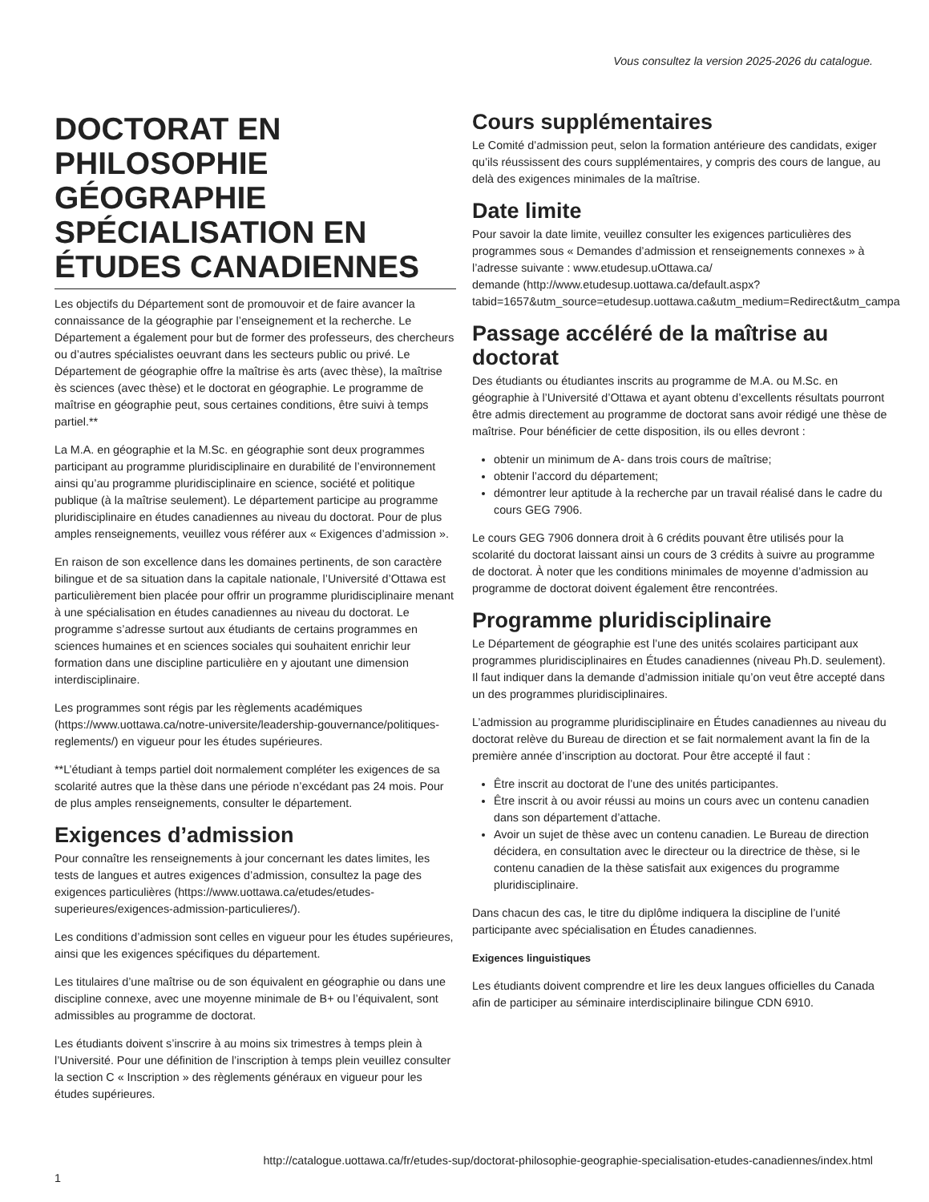Vous consultez la version 2025-2026 du catalogue.
DOCTORAT EN PHILOSOPHIE GÉOGRAPHIE SPÉCIALISATION EN ÉTUDES CANADIENNES
Les objectifs du Département sont de promouvoir et de faire avancer la connaissance de la géographie par l’enseignement et la recherche. Le Département a également pour but de former des professeurs, des chercheurs ou d’autres spécialistes oeuvrant dans les secteurs public ou privé. Le Département de géographie offre la maîtrise ès arts (avec thèse), la maîtrise ès sciences (avec thèse) et le doctorat en géographie. Le programme de maîtrise en géographie peut, sous certaines conditions, être suivi à temps partiel.**
La M.A. en géographie et la M.Sc. en géographie sont deux programmes participant au programme pluridisciplinaire en durabilité de l’environnement ainsi qu’au programme pluridisciplinaire en science, société et politique publique (à la maîtrise seulement). Le département participe au programme pluridisciplinaire en études canadiennes au niveau du doctorat. Pour de plus amples renseignements, veuillez vous référer aux « Exigences d’admission ».
En raison de son excellence dans les domaines pertinents, de son caractère bilingue et de sa situation dans la capitale nationale, l’Université d’Ottawa est particulièrement bien placée pour offrir un programme pluridisciplinaire menant à une spécialisation en études canadiennes au niveau du doctorat. Le programme s’adresse surtout aux étudiants de certains programmes en sciences humaines et en sciences sociales qui souhaitent enrichir leur formation dans une discipline particulière en y ajoutant une dimension interdisciplinaire.
Les programmes sont régis par les règlements académiques (https://www.uottawa.ca/notre-universite/leadership-gouvernance/politiques-reglements/) en vigueur pour les études supérieures.
**L’étudiant à temps partiel doit normalement compléter les exigences de sa scolarité autres que la thèse dans une période n’excédant pas 24 mois. Pour de plus amples renseignements, consulter le département.
Exigences d’admission
Pour connaître les renseignements à jour concernant les dates limites, les tests de langues et autres exigences d’admission, consultez la page des exigences particulières (https://www.uottawa.ca/etudes/etudes-superieures/exigences-admission-particulieres/).
Les conditions d’admission sont celles en vigueur pour les études supérieures, ainsi que les exigences spécifiques du département.
Les titulaires d’une maîtrise ou de son équivalent en géographie ou dans une discipline connexe, avec une moyenne minimale de B+ ou l’équivalent, sont admissibles au programme de doctorat.
Les étudiants doivent s’inscrire à au moins six trimestres à temps plein à l’Université. Pour une définition de l’inscription à temps plein veuillez consulter la section C « Inscription » des règlements généraux en vigueur pour les études supérieures.
Cours supplémentaires
Le Comité d’admission peut, selon la formation antérieure des candidats, exiger qu’ils réussissent des cours supplémentaires, y compris des cours de langue, au delà des exigences minimales de la maîtrise.
Date limite
Pour savoir la date limite, veuillez consulter les exigences particulières des programmes sous « Demandes d’admission et renseignements connexes » à l’adresse suivante : www.etudesup.uOttawa.ca/
demande (http://www.etudesup.uottawa.ca/default.aspx?
tabid=1657&utm_source=etudesup.uottawa.ca&utm_medium=Redirect&utm_campa
Passage accéléré de la maîtrise au doctorat
Des étudiants ou étudiantes inscrits au programme de M.A. ou M.Sc. en géographie à l’Université d’Ottawa et ayant obtenu d’excellents résultats pourront être admis directement au programme de doctorat sans avoir rédigé une thèse de maîtrise. Pour bénéficier de cette disposition, ils ou elles devront :
obtenir un minimum de A- dans trois cours de maîtrise;
obtenir l’accord du département;
démontrer leur aptitude à la recherche par un travail réalisé dans le cadre du cours GEG 7906.
Le cours GEG 7906 donnera droit à 6 crédits pouvant être utilisés pour la scolarité du doctorat laissant ainsi un cours de 3 crédits à suivre au programme de doctorat. À noter que les conditions minimales de moyenne d’admission au programme de doctorat doivent également être rencontrées.
Programme pluridisciplinaire
Le Département de géographie est l’une des unités scolaires participant aux programmes pluridisciplinaires en Études canadiennes (niveau Ph.D. seulement). Il faut indiquer dans la demande d’admission initiale qu’on veut être accepté dans un des programmes pluridisciplinaires.
L’admission au programme pluridisciplinaire en Études canadiennes au niveau du doctorat relève du Bureau de direction et se fait normalement avant la fin de la première année d’inscription au doctorat. Pour être accepté il faut :
Être inscrit au doctorat de l’une des unités participantes.
Être inscrit à ou avoir réussi au moins un cours avec un contenu canadien dans son département d’attache.
Avoir un sujet de thèse avec un contenu canadien. Le Bureau de direction décidera, en consultation avec le directeur ou la directrice de thèse, si le contenu canadien de la thèse satisfait aux exigences du programme pluridisciplinaire.
Dans chacun des cas, le titre du diplôme indiquera la discipline de l’unité participante avec spécialisation en Études canadiennes.
Exigences linguistiques
Les étudiants doivent comprendre et lire les deux langues officielles du Canada afin de participer au séminaire interdisciplinaire bilingue CDN 6910.
1 http://catalogue.uottawa.ca/fr/etudes-sup/doctorat-philosophie-geographie-specialisation-etudes-canadiennes/index.html